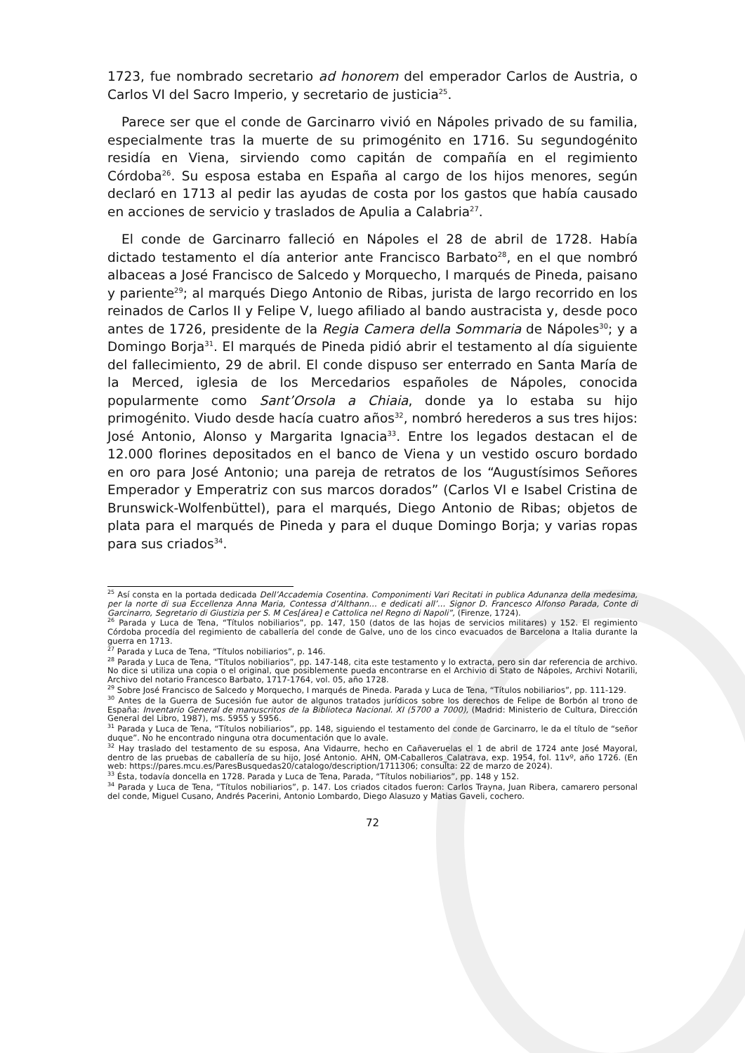1723, fue nombrado secretario ad honorem del emperador Carlos de Austria, o Carlos VI del Sacro Imperio, y secretario de justicia<sup>25</sup>.
Parece ser que el conde de Garcinarro vivió en Nápoles privado de su familia, especialmente tras la muerte de su primogénito en 1716. Su segundogénito residía en Viena, sirviendo como capitán de compañía en el regimiento Córdoba<sup>26</sup>. Su esposa estaba en España al cargo de los hijos menores, según declaró en 1713 al pedir las ayudas de costa por los gastos que había causado en acciones de servicio y traslados de Apulia a Calabria<sup>27</sup>.
El conde de Garcinarro falleció en Nápoles el 28 de abril de 1728. Había dictado testamento el día anterior ante Francisco Barbato<sup>28</sup>, en el que nombró albaceas a José Francisco de Salcedo y Morquecho, I marqués de Pineda, paisano y pariente<sup>29</sup>; al marqués Diego Antonio de Ribas, jurista de largo recorrido en los reinados de Carlos II y Felipe V, luego afiliado al bando austracista y, desde poco antes de 1726, presidente de la Regia Camera della Sommaria de Nápoles<sup>30</sup>; y a Domingo Borja<sup>31</sup>. El marqués de Pineda pidió abrir el testamento al día siguiente del fallecimiento, 29 de abril. El conde dispuso ser enterrado en Santa María de la Merced, iglesia de los Mercedarios españoles de Nápoles, conocida popularmente como Sant’Orsola a Chiaia, donde ya lo estaba su hijo primogénito. Viudo desde hacía cuatro años<sup>32</sup>, nombró herederos a sus tres hijos: José Antonio, Alonso y Margarita Ignacia<sup>33</sup>. Entre los legados destacan el de 12.000 florines depositados en el banco de Viena y un vestido oscuro bordado en oro para José Antonio; una pareja de retratos de los “Augustísimos Señores Emperador y Emperatriz con sus marcos dorados” (Carlos VI e Isabel Cristina de Brunswick-Wolfenbüttel), para el marqués, Diego Antonio de Ribas; objetos de plata para el marqués de Pineda y para el duque Domingo Borja; y varias ropas para sus criados<sup>34</sup>.
<sup>25</sup> Así consta en la portada dedicada Dell’Accademia Cosentina. Componimenti Vari Recitati in publica Adunanza della medesima, per la norte di sua Eccellenza Anna Maria, Contessa d’Althann… e dedicati all’… Signor D. Francesco Alfonso Parada, Conte di Garcinarro, Segretario di Giustizia per S. M Ces[área] e Cattolica nel Regno di Napoli”, (Firenze, 1724).
<sup>26</sup> Parada y Luca de Tena, “Títulos nobiliarios”, pp. 147, 150 (datos de las hojas de servicios militares) y 152. El regimiento Córdoba procedía del regimiento de caballería del conde de Galve, uno de los cinco evacuados de Barcelona a Italia durante la guerra en 1713.
<sup>27</sup> Parada y Luca de Tena, “Títulos nobiliarios”, p. 146.
<sup>28</sup> Parada y Luca de Tena, “Títulos nobiliarios”, pp. 147-148, cita este testamento y lo extracta, pero sin dar referencia de archivo. No dice si utiliza una copia o el original, que posiblemente pueda encontrarse en el Archivio di Stato de Nápoles, Archivi Notarili, Archivo del notario Francesco Barbato, 1717-1764, vol. 05, año 1728.
<sup>29</sup> Sobre José Francisco de Salcedo y Morquecho, I marqués de Pineda. Parada y Luca de Tena, “Títulos nobiliarios”, pp. 111-129.
<sup>30</sup> Antes de la Guerra de Sucesión fue autor de algunos tratados jurídicos sobre los derechos de Felipe de Borbón al trono de España: Inventario General de manuscritos de la Biblioteca Nacional. XI (5700 a 7000), (Madrid: Ministerio de Cultura, Dirección General del Libro, 1987), ms. 5955 y 5956.
<sup>31</sup> Parada y Luca de Tena, “Títulos nobiliarios”, pp. 148, siguiendo el testamento del conde de Garcinarro, le da el título de “señor duque”. No he encontrado ninguna otra documentación que lo avale.
<sup>32</sup> Hay traslado del testamento de su esposa, Ana Vidaurre, hecho en Cañaveruelas el 1 de abril de 1724 ante José Mayoral, dentro de las pruebas de caballería de su hijo, José Antonio. AHN, OM-Caballeros_Calatrava, exp. 1954, fol. 11vº, año 1726. (En web: https://pares.mcu.es/ParesBusquedas20/catalogo/description/1711306; consulta: 22 de marzo de 2024).
<sup>33</sup> Ésta, todavía doncella en 1728. Parada y Luca de Tena, Parada, “Títulos nobiliarios”, pp. 148 y 152.
<sup>34</sup> Parada y Luca de Tena, “Títulos nobiliarios”, p. 147. Los criados citados fueron: Carlos Trayna, Juan Ribera, camarero personal del conde, Miguel Cusano, Andrés Pacerini, Antonio Lombardo, Diego Alasuzo y Matias Gaveli, cochero.
72